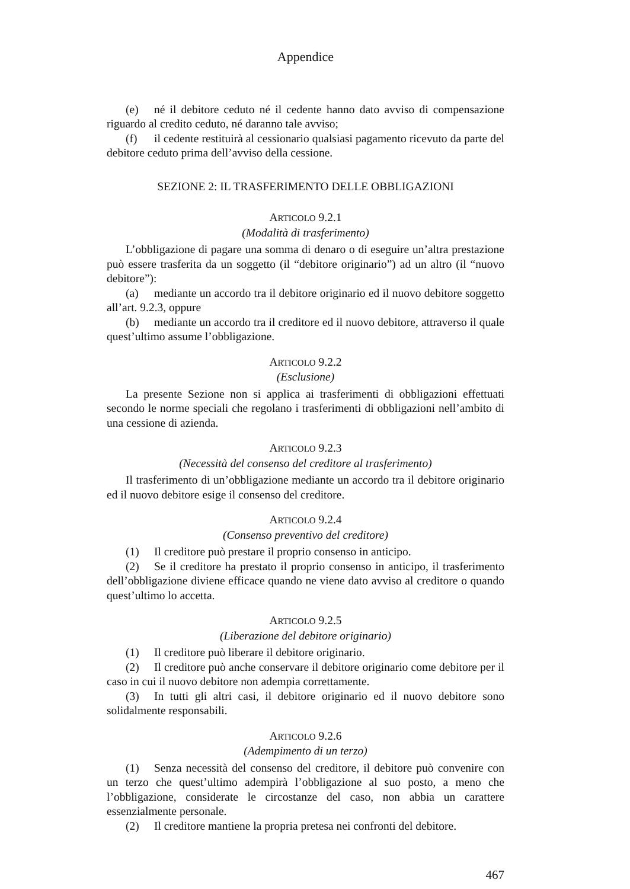Appendice
(e) né il debitore ceduto né il cedente hanno dato avviso di compensazione riguardo al credito ceduto, né daranno tale avviso;
(f) il cedente restituirà al cessionario qualsiasi pagamento ricevuto da parte del debitore ceduto prima dell’avviso della cessione.
SEZIONE 2: IL TRASFERIMENTO DELLE OBBLIGAZIONI
ARTICOLO 9.2.1
(Modalità di trasferimento)
L’obbligazione di pagare una somma di denaro o di eseguire un’altra prestazione può essere trasferita da un soggetto (il “debitore originario”) ad un altro (il “nuovo debitore”):
(a) mediante un accordo tra il debitore originario ed il nuovo debitore soggetto all’art. 9.2.3, oppure
(b) mediante un accordo tra il creditore ed il nuovo debitore, attraverso il quale quest’ultimo assume l’obbligazione.
ARTICOLO 9.2.2
(Esclusione)
La presente Sezione non si applica ai trasferimenti di obbligazioni effettuati secondo le norme speciali che regolano i trasferimenti di obbligazioni nell’ambito di una cessione di azienda.
ARTICOLO 9.2.3
(Necessità del consenso del creditore al trasferimento)
Il trasferimento di un’obbligazione mediante un accordo tra il debitore originario ed il nuovo debitore esige il consenso del creditore.
ARTICOLO 9.2.4
(Consenso preventivo del creditore)
(1) Il creditore può prestare il proprio consenso in anticipo.
(2) Se il creditore ha prestato il proprio consenso in anticipo, il trasferimento dell’obbligazione diviene efficace quando ne viene dato avviso al creditore o quando quest’ultimo lo accetta.
ARTICOLO 9.2.5
(Liberazione del debitore originario)
(1) Il creditore può liberare il debitore originario.
(2) Il creditore può anche conservare il debitore originario come debitore per il caso in cui il nuovo debitore non adempia correttamente.
(3) In tutti gli altri casi, il debitore originario ed il nuovo debitore sono solidalmente responsabili.
ARTICOLO 9.2.6
(Adempimento di un terzo)
(1) Senza necessità del consenso del creditore, il debitore può convenire con un terzo che quest’ultimo adempirà l’obbligazione al suo posto, a meno che l’obbligazione, considerate le circostanze del caso, non abbia un carattere essenzialmente personale.
(2) Il creditore mantiene la propria pretesa nei confronti del debitore.
467